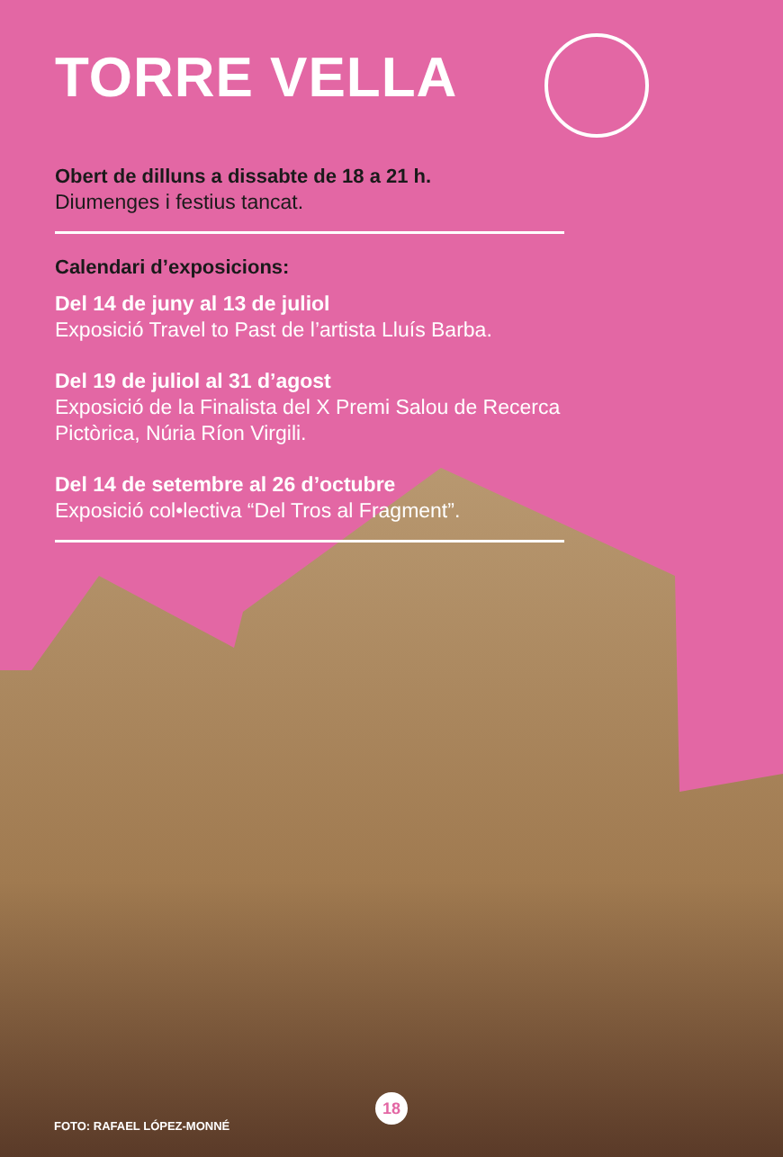TORRE VELLA
Obert de dilluns a dissabte de 18 a 21 h.
Diumenges i festius tancat.
Calendari d’exposicions:
Del 14 de juny al 13 de juliol
Exposició Travel to Past de l’artista Lluís Barba.
Del 19 de juliol al 31 d’agost
Exposició de la Finalista del X Premi Salou de Recerca Pictòrica, Núria Ríon Virgili.
Del 14 de setembre al 26 d’octubre
Exposició col•lectiva “Del Tros al Fragment”.
FOTO: RAFAEL LÓPEZ-MONNÉ
18